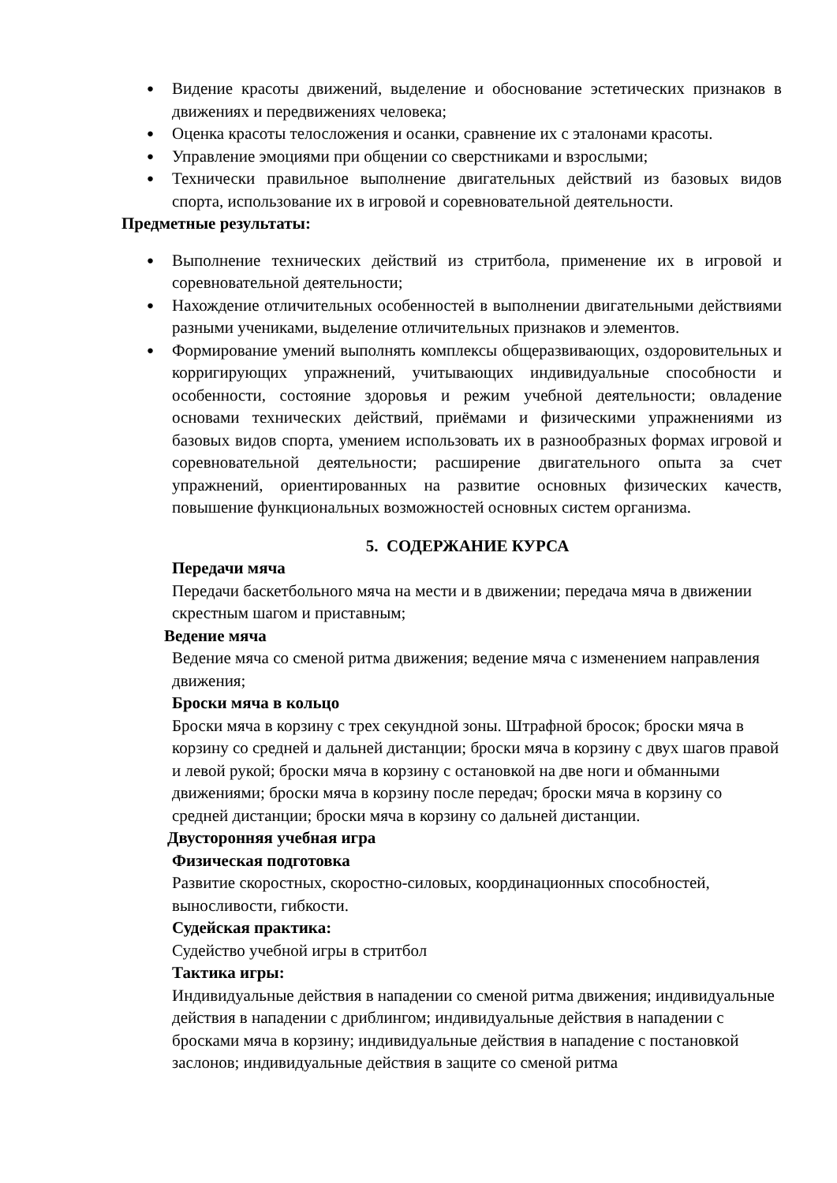● Видение красоты движений, выделение и обоснование эстетических признаков в движениях и передвижениях человека;
● Оценка красоты телосложения и осанки, сравнение их с эталонами красоты.
● Управление эмоциями при общении со сверстниками и взрослыми;
● Технически правильное выполнение двигательных действий из базовых видов спорта, использование их в игровой и соревновательной деятельности.
Предметные результаты:
● Выполнение технических действий из стритбола, применение их в игровой и соревновательной деятельности;
● Нахождение отличительных особенностей в выполнении двигательными действиями разными учениками, выделение отличительных признаков и элементов.
● Формирование умений выполнять комплексы общеразвивающих, оздоровительных и корригирующих упражнений, учитывающих индивидуальные способности и особенности, состояние здоровья и режим учебной деятельности; овладение основами технических действий, приёмами и физическими упражнениями из базовых видов спорта, умением использовать их в разнообразных формах игровой и соревновательной деятельности; расширение двигательного опыта за счет упражнений, ориентированных на развитие основных физических качеств, повышение функциональных возможностей основных систем организма.
5. СОДЕРЖАНИЕ КУРСА
Передачи мяча
Передачи баскетбольного мяча на мести и в движении; передача мяча в движении скрестным шагом и приставным;
Ведение мяча
Ведение мяча со сменой ритма движения; ведение мяча с изменением направления движения;
Броски мяча в кольцо
Броски мяча в корзину с трех секундной зоны. Штрафной бросок; броски мяча в корзину со средней и дальней дистанции; броски мяча в корзину с двух шагов правой и левой рукой; броски мяча в корзину с остановкой на две ноги и обманными движениями; броски мяча в корзину после передач; броски мяча в корзину со средней дистанции; броски мяча в корзину со дальней дистанции.
Двусторонняя учебная игра
Физическая подготовка
Развитие скоростных, скоростно-силовых, координационных способностей, выносливости, гибкости.
Судейская практика:
Судейство учебной игры в стритбол
Тактика игры:
Индивидуальные действия в нападении со сменой ритма движения; индивидуальные действия в нападении с дриблингом; индивидуальные действия в нападении с бросками мяча в корзину; индивидуальные действия в нападение с постановкой заслонов; индивидуальные действия в защите со сменой ритма